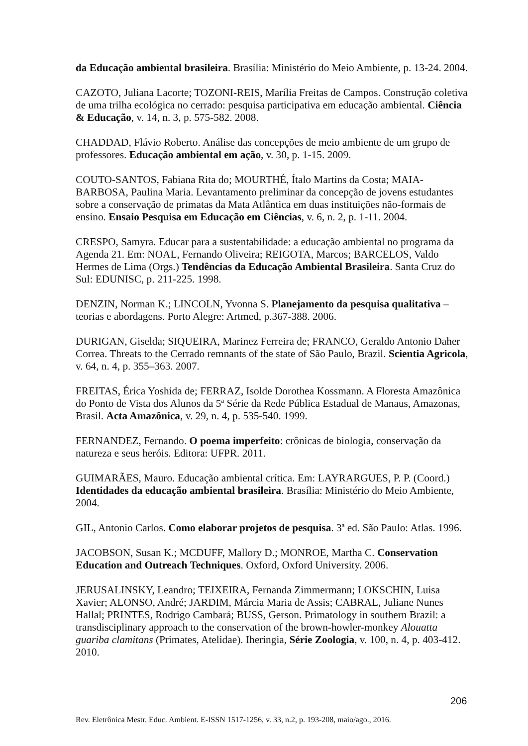da Educação ambiental brasileira. Brasília: Ministério do Meio Ambiente, p. 13-24. 2004.
CAZOTO, Juliana Lacorte; TOZONI-REIS, Marília Freitas de Campos. Construção coletiva de uma trilha ecológica no cerrado: pesquisa participativa em educação ambiental. Ciência & Educação, v. 14, n. 3, p. 575-582. 2008.
CHADDAD, Flávio Roberto. Análise das concepções de meio ambiente de um grupo de professores. Educação ambiental em ação, v. 30, p. 1-15. 2009.
COUTO-SANTOS, Fabiana Rita do; MOURTHÉ, Ítalo Martins da Costa; MAIA-BARBOSA, Paulina Maria. Levantamento preliminar da concepção de jovens estudantes sobre a conservação de primatas da Mata Atlântica em duas instituições não-formais de ensino. Ensaio Pesquisa em Educação em Ciências, v. 6, n. 2, p. 1-11. 2004.
CRESPO, Samyra. Educar para a sustentabilidade: a educação ambiental no programa da Agenda 21. Em: NOAL, Fernando Oliveira; REIGOTA, Marcos; BARCELOS, Valdo Hermes de Lima (Orgs.) Tendências da Educação Ambiental Brasileira. Santa Cruz do Sul: EDUNISC, p. 211-225. 1998.
DENZIN, Norman K.; LINCOLN, Yvonna S. Planejamento da pesquisa qualitativa – teorias e abordagens. Porto Alegre: Artmed, p.367-388. 2006.
DURIGAN, Giselda; SIQUEIRA, Marinez Ferreira de; FRANCO, Geraldo Antonio Daher Correa. Threats to the Cerrado remnants of the state of São Paulo, Brazil. Scientia Agricola, v. 64, n. 4, p. 355–363. 2007.
FREITAS, Érica Yoshida de; FERRAZ, Isolde Dorothea Kossmann. A Floresta Amazônica do Ponto de Vista dos Alunos da 5ª Série da Rede Pública Estadual de Manaus, Amazonas, Brasil. Acta Amazônica, v. 29, n. 4, p. 535-540. 1999.
FERNANDEZ, Fernando. O poema imperfeito: crônicas de biologia, conservação da natureza e seus heróis. Editora: UFPR. 2011.
GUIMARÃES, Mauro. Educação ambiental crítica. Em: LAYRARGUES, P. P. (Coord.) Identidades da educação ambiental brasileira. Brasília: Ministério do Meio Ambiente, 2004.
GIL, Antonio Carlos. Como elaborar projetos de pesquisa. 3ª ed. São Paulo: Atlas. 1996.
JACOBSON, Susan K.; MCDUFF, Mallory D.; MONROE, Martha C. Conservation Education and Outreach Techniques. Oxford, Oxford University. 2006.
JERUSALINSKY, Leandro; TEIXEIRA, Fernanda Zimmermann; LOKSCHIN, Luisa Xavier; ALONSO, André; JARDIM, Márcia Maria de Assis; CABRAL, Juliane Nunes Hallal; PRINTES, Rodrigo Cambará; BUSS, Gerson. Primatology in southern Brazil: a transdisciplinary approach to the conservation of the brown-howler-monkey Alouatta guariba clamitans (Primates, Atelidae). Iheringia, Série Zoologia, v. 100, n. 4, p. 403-412. 2010.
206
Rev. Eletrônica Mestr. Educ. Ambient. E-ISSN 1517-1256, v. 33, n.2, p. 193-208, maio/ago., 2016.